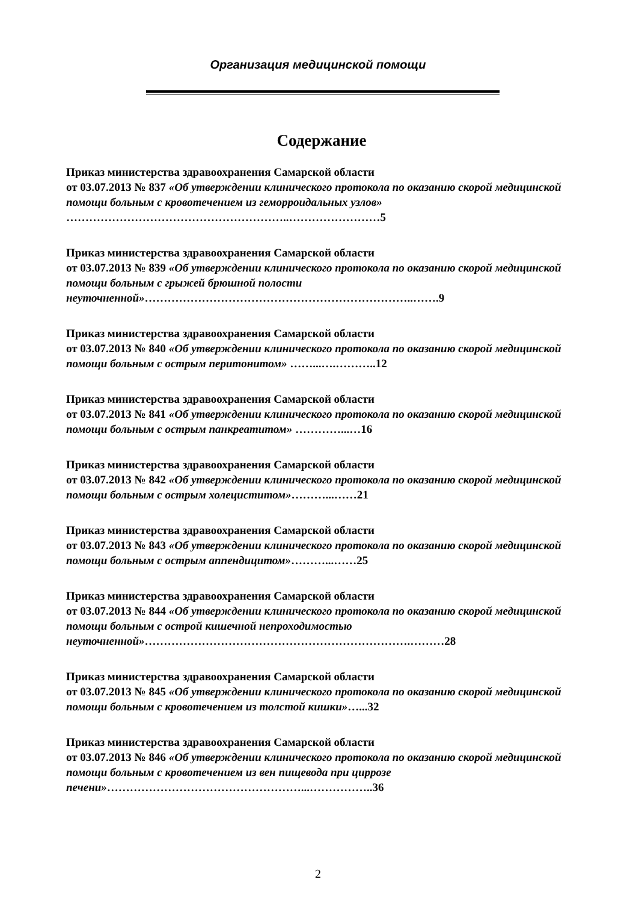Организация медицинской помощи
Содержание
Приказ министерства здравоохранения Самарской области
от 03.07.2013 № 837 «Об утверждении клинического протокола по оказанию скорой медицинской помощи больным с кровотечением из геморроидальных узлов» …………………………………………………..……………………5
Приказ министерства здравоохранения Самарской области
от 03.07.2013 № 839 «Об утверждении клинического протокола по оказанию скорой медицинской помощи больным с грыжей брюшной полости неуточненной»……………………………………………………………..…….9
Приказ министерства здравоохранения Самарской области
от 03.07.2013 № 840 «Об утверждении клинического протокола по оказанию скорой медицинской помощи больным с острым перитонитом» ……...….………..12
Приказ министерства здравоохранения Самарской области
от 03.07.2013 № 841 «Об утверждении клинического протокола по оказанию скорой медицинской помощи больным с острым панкреатитом» …………...…16
Приказ министерства здравоохранения Самарской области
от 03.07.2013 № 842 «Об утверждении клинического протокола по оказанию скорой медицинской помощи больным с острым холециститом»………...……21
Приказ министерства здравоохранения Самарской области
от 03.07.2013 № 843 «Об утверждении клинического протокола по оказанию скорой медицинской помощи больным с острым аппендицитом»………...……25
Приказ министерства здравоохранения Самарской области
от 03.07.2013 № 844 «Об утверждении клинического протокола по оказанию скорой медицинской помощи больным с острой кишечной непроходимостью неуточненной»…………………………………………………………….………28
Приказ министерства здравоохранения Самарской области
от 03.07.2013 № 845 «Об утверждении клинического протокола по оказанию скорой медицинской помощи больным с кровотечением из толстой кишки»…...32
Приказ министерства здравоохранения Самарской области
от 03.07.2013 № 846 «Об утверждении клинического протокола по оказанию скорой медицинской помощи больным с кровотечением из вен пищевода при циррозе печени»……………………………………………...……………..36
2